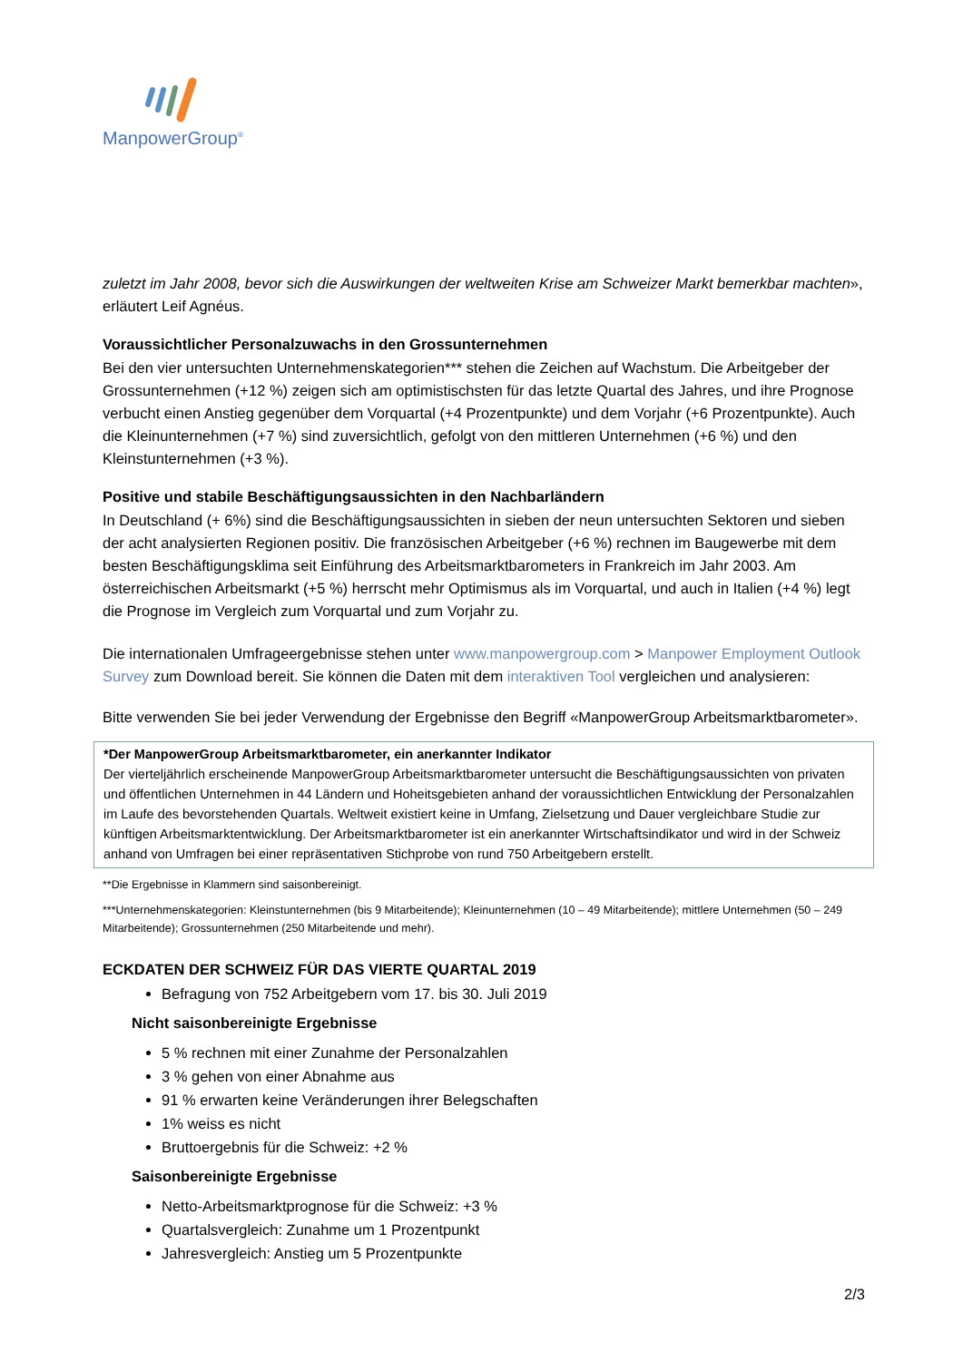ManpowerGroup<sup>®</sup>
zuletzt im Jahr 2008, bevor sich die Auswirkungen der weltweiten Krise am Schweizer Markt bemerkbar machten», erläutert Leif Agnéus.
Voraussichtlicher Personalzuwachs in den Grossunternehmen
Bei den vier untersuchten Unternehmenskategorien*** stehen die Zeichen auf Wachstum. Die Arbeitgeber der Grossunternehmen (+12 %) zeigen sich am optimistischsten für das letzte Quartal des Jahres, und ihre Prognose verbucht einen Anstieg gegenüber dem Vorquartal (+4 Prozentpunkte) und dem Vorjahr (+6 Prozentpunkte). Auch die Kleinunternehmen (+7 %) sind zuversichtlich, gefolgt von den mittleren Unternehmen (+6 %) und den Kleinstunternehmen (+3 %).
Positive und stabile Beschäftigungsaussichten in den Nachbarländern
In Deutschland (+ 6%) sind die Beschäftigungsaussichten in sieben der neun untersuchten Sektoren und sieben der acht analysierten Regionen positiv. Die französischen Arbeitgeber (+6 %) rechnen im Baugewerbe mit dem besten Beschäftigungsklima seit Einführung des Arbeitsmarktbarometers in Frankreich im Jahr 2003. Am österreichischen Arbeitsmarkt (+5 %) herrscht mehr Optimismus als im Vorquartal, und auch in Italien (+4 %) legt die Prognose im Vergleich zum Vorquartal und zum Vorjahr zu.
Die internationalen Umfrageergebnisse stehen unter www.manpowergroup.com > Manpower Employment Outlook Survey zum Download bereit. Sie können die Daten mit dem interaktiven Tool vergleichen und analysieren:
Bitte verwenden Sie bei jeder Verwendung der Ergebnisse den Begriff «ManpowerGroup Arbeitsmarktbarometer».
*Der ManpowerGroup Arbeitsmarktbarometer, ein anerkannter Indikator
Der vierteljährlich erscheinende ManpowerGroup Arbeitsmarktbarometer untersucht die Beschäftigungsaussichten von privaten und öffentlichen Unternehmen in 44 Ländern und Hoheitsgebieten anhand der voraussichtlichen Entwicklung der Personalzahlen im Laufe des bevorstehenden Quartals. Weltweit existiert keine in Umfang, Zielsetzung und Dauer vergleichbare Studie zur künftigen Arbeitsmarktentwicklung. Der Arbeitsmarktbarometer ist ein anerkannter Wirtschaftsindikator und wird in der Schweiz anhand von Umfragen bei einer repräsentativen Stichprobe von rund 750 Arbeitgebern erstellt.
**Die Ergebnisse in Klammern sind saisonbereinigt.
***Unternehmenskategorien: Kleinstunternehmen (bis 9 Mitarbeitende); Kleinunternehmen (10 – 49 Mitarbeitende); mittlere Unternehmen (50 – 249 Mitarbeitende); Grossunternehmen (250 Mitarbeitende und mehr).
ECKDATEN DER SCHWEIZ FÜR DAS VIERTE QUARTAL 2019
Befragung von 752 Arbeitgebern vom 17. bis 30. Juli 2019
Nicht saisonbereinigte Ergebnisse
5 % rechnen mit einer Zunahme der Personalzahlen
3 % gehen von einer Abnahme aus
91 % erwarten keine Veränderungen ihrer Belegschaften
1% weiss es nicht
Bruttoergebnis für die Schweiz: +2 %
Saisonbereinigte Ergebnisse
Netto-Arbeitsmarktprognose für die Schweiz: +3 %
Quartalsvergleich: Zunahme um 1 Prozentpunkt
Jahresvergleich: Anstieg um 5 Prozentpunkte
2/3